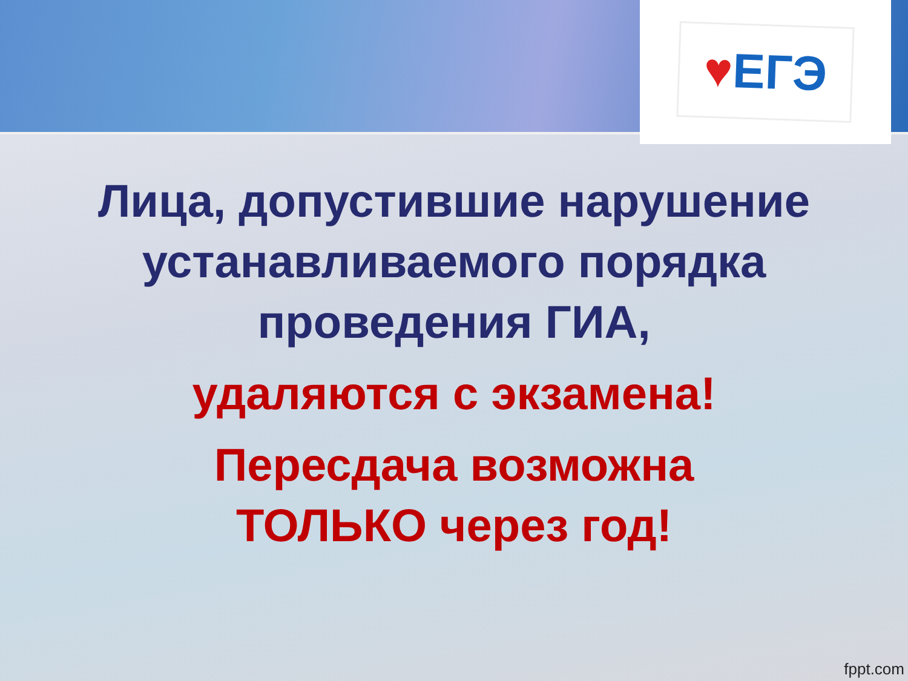♥ЕГЭ
Лица, допустившие нарушение
устанавливаемого порядка
проведения ГИА,
удаляются с экзамена!
Пересдача возможна
ТОЛЬКО через год!
fppt.com